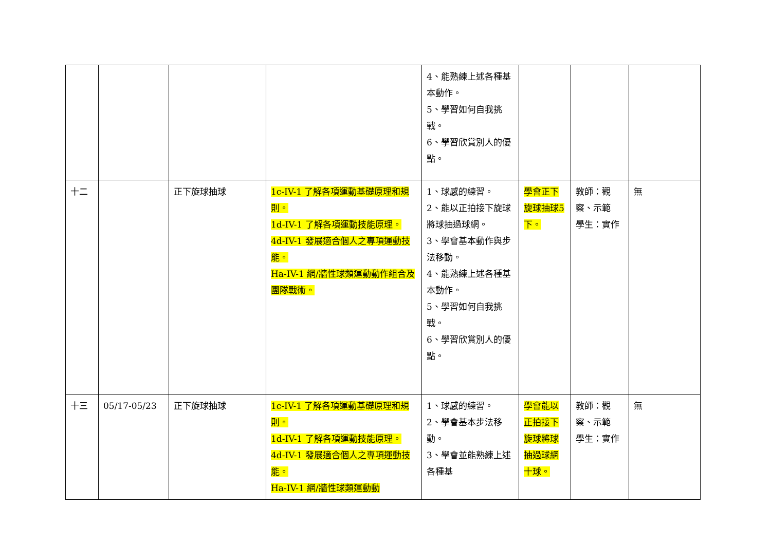| | | | | 4、能熟練上述各種基本動作。 5、學習如何自我挑戰。 6、學習欣賞別人的優點。 | | | |
| 十二 | | 正下旋球抽球 | 1c-IV-1 了解各項運動基礎原理和規則。 1d-IV-1 了解各項運動技能原理。 4d-IV-1 發展適合個人之專項運動技能。 Ha-IV-1 網/牆性球類運動動作組合及團隊戰術。 | 1、球感的練習。 2、能以正拍接下旋球將球抽過球網。 3、學會基本動作與步法移動。 4、能熟練上述各種基本動作。 5、學習如何自我挑戰。 6、學習欣賞別人的優點。 | 學會正下旋球抽球5下。 | 教師：觀察、示範 學生：實作 | 無 |
| 十三 | 05/17-05/23 | 正下旋球抽球 | 1c-IV-1 了解各項運動基礎原理和規則。 1d-IV-1 了解各項運動技能原理。 4d-IV-1 發展適合個人之專項運動技能。 Ha-IV-1 網/牆性球類運動動 | 1、球感的練習。 2、學會基本步法移動。 3、學會並能熟練上述各種基 | 學會能以正拍接下旋球將球抽過球網十球。 | 教師：觀察、示範 學生：實作 | 無 |